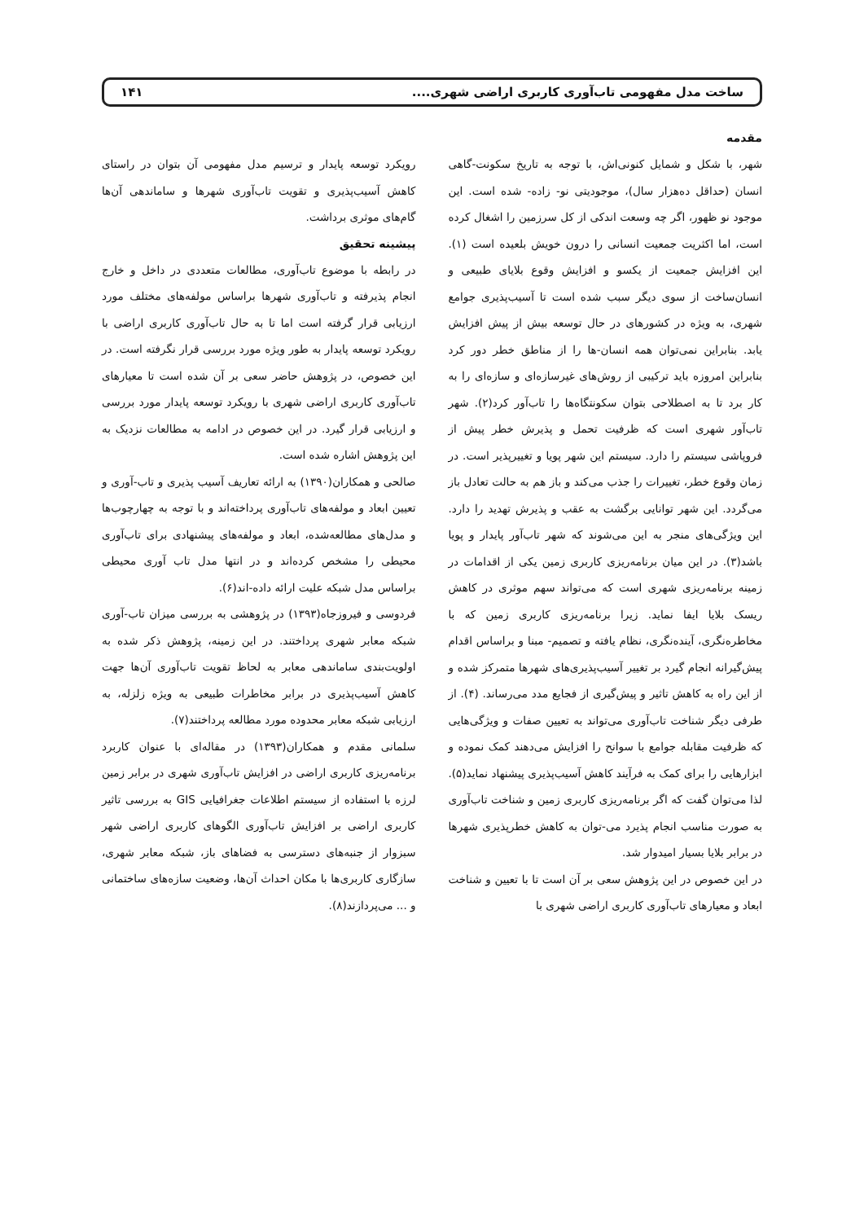ساخت مدل مفهومی تاب‌آوری کاربری اراضی شهری.... ۱۴۱
مقدمه
شهر، با شکل و شمایل کنونی‌اش، با توجه به تاریخ سکونت-گاهی انسان (حداقل ده‌هزار سال)، موجودیتی نو- زاده- شده است. این موجود نو ظهور، اگر چه وسعت اندکی از کل سرزمین را اشغال کرده است، اما اکثریت جمعیت انسانی را درون خویش بلعیده است (۱). این افزایش جمعیت از یکسو و افزایش وقوع بلایای طبیعی و انسان‌ساخت از سوی دیگر سبب شده است تا آسیب‌پذیری جوامع شهری، به ویژه در کشورهای در حال توسعه بیش از پیش افزایش یابد. بنابراین نمی‌توان همه انسان-ها را از مناطق خطر دور کرد بنابراین امروزه باید ترکیبی از روش‌های غیرسازه‌ای و سازه‌ای را به کار برد تا به اصطلاحی بتوان سکونتگاه‌ها را تاب‌آور کرد(۲). شهر تاب‌آور شهری است که ظرفیت تحمل و پذیرش خطر پیش از فروپاشی سیستم را دارد. سیستم این شهر پویا و تغییرپذیر است. در زمان وقوع خطر، تغییرات را جذب می‌کند و باز هم به حالت تعادل باز می‌گردد. این شهر توانایی برگشت به عقب و پذیرش تهدید را دارد. این ویژگی‌های منجر به این می‌شوند که شهر تاب‌آور پایدار و پویا باشد(۳). در این میان برنامه‌ریزی کاربری زمین یکی از اقدامات در زمینه برنامه‌ریزی شهری است که می‌تواند سهم موثری در کاهش ریسک بلایا ایفا نماید. زیرا برنامه‌ریزی کاربری زمین که با مخاطره‌نگری، آینده‌نگری، نظام یافته و تصمیم- مبنا و براساس اقدام پیش‌گیرانه انجام گیرد بر تغییر آسیب‌پذیری‌های شهرها متمرکز شده و از این راه به کاهش تاثیر و پیش‌گیری از فجایع مدد می‌رساند. (۴). از طرفی دیگر شناخت تاب‌آوری می‌تواند به تعیین صفات و ویژگی‌هایی که ظرفیت مقابله جوامع با سوانح را افزایش می‌دهند کمک نموده و ابزارهایی را برای کمک به فرآیند کاهش آسیب‌پذیری پیشنهاد نماید(۵). لذا می‌توان گفت که اگر برنامه‌ریزی کاربری زمین و شناخت تاب‌آوری به صورت مناسب انجام پذیرد می-توان به کاهش خطرپذیری شهرها در برابر بلایا بسیار امیدوار شد.
در این خصوص در این پژوهش سعی بر آن است تا با تعیین و شناخت ابعاد و معیارهای تاب‌آوری کاربری اراضی شهری با
رویکرد توسعه پایدار و ترسیم مدل مفهومی آن بتوان در راستای کاهش آسیب‌پذیری و تقویت تاب‌آوری شهرها و ساماندهی آن‌ها گام‌های موثری برداشت.
پیشینه تحقیق
در رابطه با موضوع تاب‌آوری، مطالعات متعددی در داخل و خارج انجام پذیرفته و تاب‌آوری شهرها براساس مولفه‌های مختلف مورد ارزیابی قرار گرفته است اما تا به حال تاب‌آوری کاربری اراضی با رویکرد توسعه پایدار به طور ویژه مورد بررسی قرار نگرفته است. در این خصوص، در پژوهش حاضر سعی بر آن شده است تا معیارهای تاب‌آوری کاربری اراضی شهری با رویکرد توسعه پایدار مورد بررسی و ارزیابی قرار گیرد. در این خصوص در ادامه به مطالعات نزدیک به این پژوهش اشاره شده است.
صالحی و همکاران(۱۳۹۰) به ارائه تعاریف آسیب پذیری و تاب-آوری و تعیین ابعاد و مولفه‌های تاب‌آوری پرداخته‌اند و با توجه به چهارچوب‌ها و مدل‌های مطالعه‌شده، ابعاد و مولفه‌های پیشنهادی برای تاب‌آوری محیطی را مشخص کرده‌اند و در انتها مدل تاب آوری محیطی براساس مدل شبکه علیت ارائه داده-اند(۶).
فردوسی و فیروزجاه(۱۳۹۳) در پژوهشی به بررسی میزان تاب-آوری شبکه معابر شهری پرداختند. در این زمینه، پژوهش ذکر شده به اولویت‌بندی ساماندهی معابر به لحاظ تقویت تاب‌آوری آن‌ها جهت کاهش آسیب‌پذیری در برابر مخاطرات طبیعی به ویژه زلزله، به ارزیابی شبکه معابر محدوده مورد مطالعه پرداختند(۷).
سلمانی مقدم و همکاران(۱۳۹۳) در مقاله‌ای با عنوان کاربرد برنامه‌ریزی کاربری اراضی در افزایش تاب‌آوری شهری در برابر زمین لرزه با استفاده از سیستم اطلاعات جغرافیایی GIS به بررسی تاثیر کاربری اراضی بر افزایش تاب‌آوری الگوهای کاربری اراضی شهر سبزوار از جنبه‌های دسترسی به فضاهای باز، شبکه معابر شهری، سازگاری کاربری‌ها با مکان احداث آن‌ها، وضعیت سازه‌های ساختمانی و ... می‌پردازند(۸).